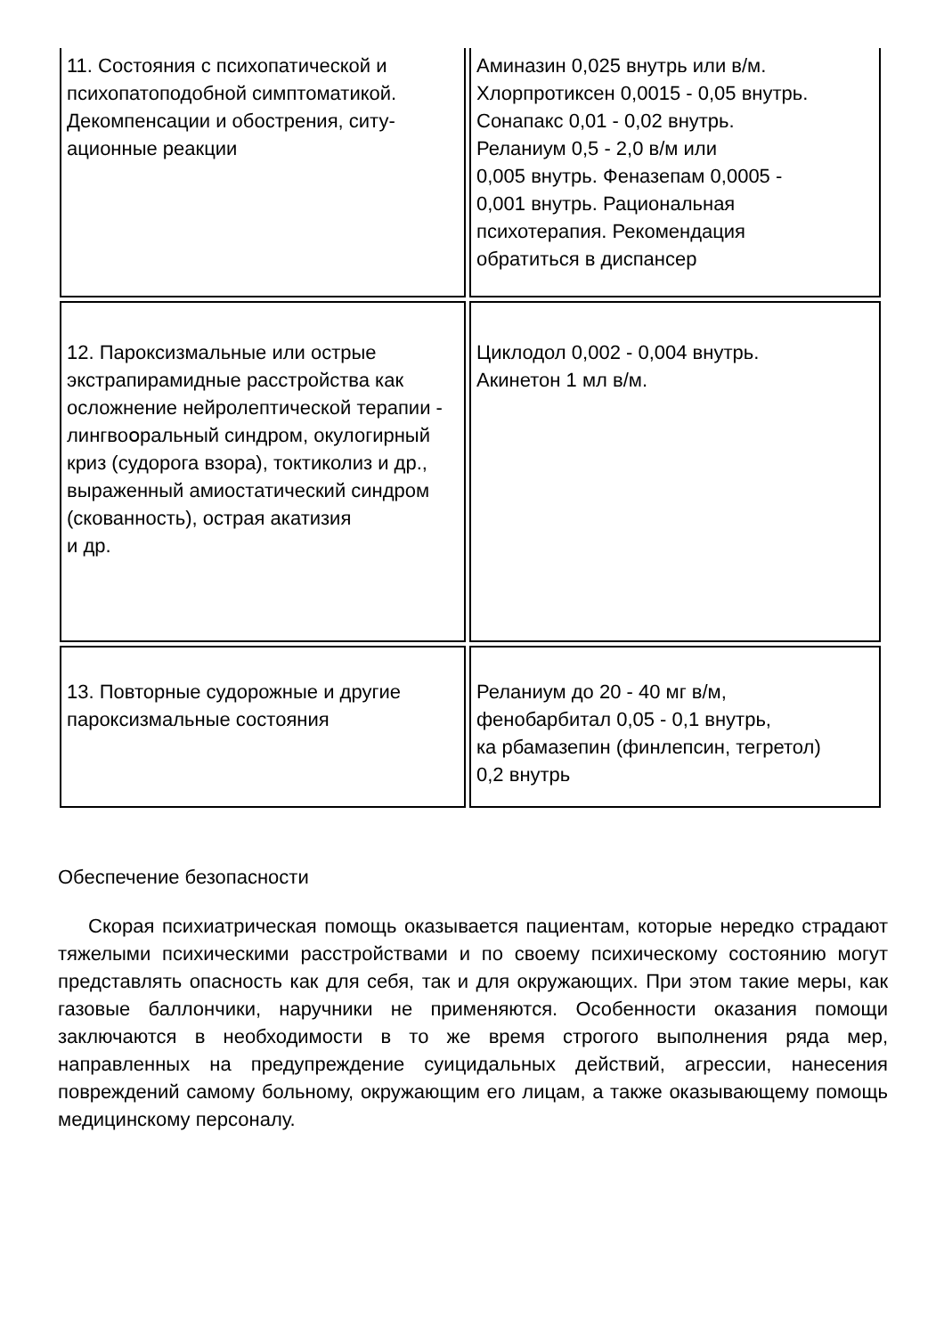| 11. Состояния с психопатической и психопатоподобной симптоматикой. Декомпенсации и обострения, ситу-ационные реакции | Аминазин 0,025 внутрь или в/м. Хлорпротиксен 0,0015 - 0,05 внутрь. Сонапакс 0,01 - 0,02 внутрь. Реланиум 0,5 - 2,0 в/м или 0,005 внутрь. Феназепам 0,0005 - 0,001 внутрь. Рациональная психотерапия. Рекомендация обратиться в диспансер |
| 12. Пароксизмальные или острые экстрапирамидные расстройства как осложнение нейролептической терапии - лингвоօральный синдром, окулогирный криз (судорога взора), токтиколиз и др., выраженный амиостатический синдром (скованность), острая акатизия и др. | Циклодол 0,002 - 0,004 внутрь. Акинетон 1 мл в/м. |
| 13. Повторные судорожные и другие пароксизмальные состояния | Реланиум до 20 - 40 мг в/м, фенобарбитал 0,05 - 0,1 внутрь, ка рбамазепин (финлепсин, тегретол) 0,2 внутрь |
Обеспечение безопасности
Скорая психиатрическая помощь оказывается пациентам, которые нередко страдают тяжелыми психическими расстройствами и по своему психическому состоянию могут представлять опасность как для себя, так и для окружающих. При этом такие меры, как газовые баллончики, наручники не применяются. Особенности оказания помощи заключаются в необходимости в то же время строгого выполнения ряда мер, направленных на предупреждение суицидальных действий, агрессии, нанесения повреждений самому больному, окружающим его лицам, а также оказывающему помощь медицинскому персоналу.